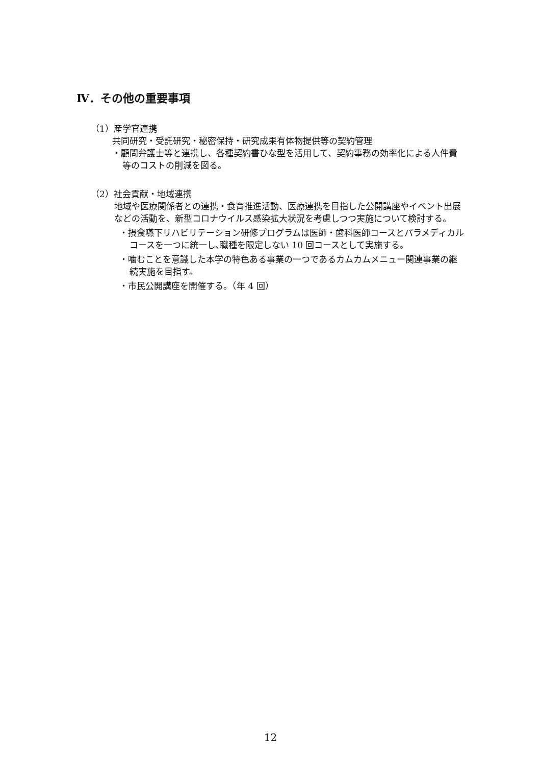Ⅳ．その他の重要事項
（1）産学官連携
共同研究・受託研究・秘密保持・研究成果有体物提供等の契約管理
・顧問弁護士等と連携し、各種契約書ひな型を活用して、契約事務の効率化による人件費等のコストの削減を図る。
（2）社会貢献・地域連携
地域や医療関係者との連携・食育推進活動、医療連携を目指した公開講座やイベント出展などの活動を、新型コロナウイルス感染拡大状況を考慮しつつ実施について検討する。
・摂食嚥下リハビリテーション研修プログラムは医師・歯科医師コースとパラメディカルコースを一つに統一し､職種を限定しない 10 回コースとして実施する。
・噛むことを意識した本学の特色ある事業の一つであるカムカムメニュー関連事業の継続実施を目指す。
・市民公開講座を開催する。（年 4 回）
12